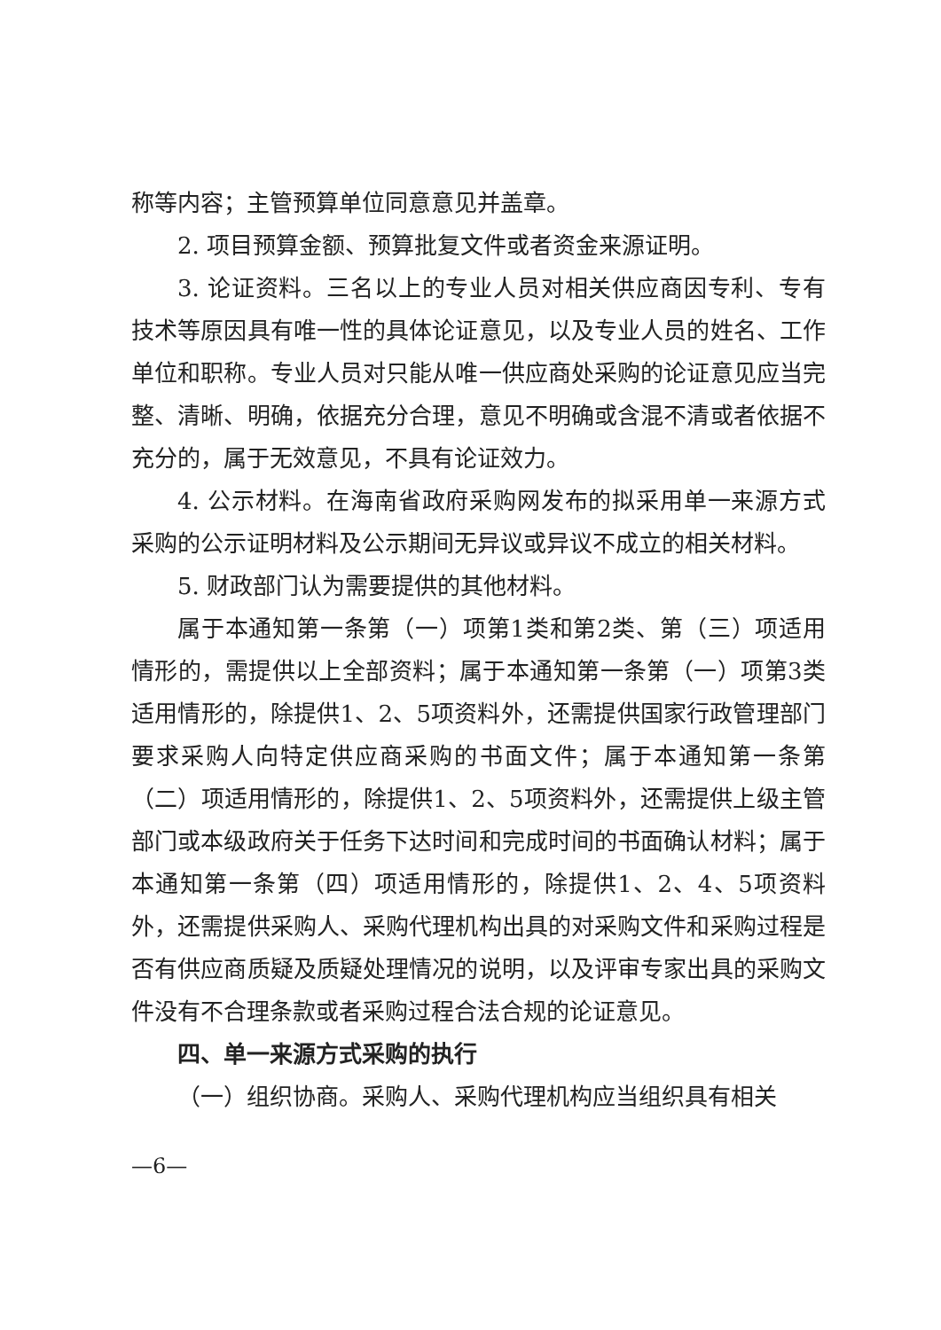称等内容；主管预算单位同意意见并盖章。
2. 项目预算金额、预算批复文件或者资金来源证明。
3. 论证资料。三名以上的专业人员对相关供应商因专利、专有技术等原因具有唯一性的具体论证意见，以及专业人员的姓名、工作单位和职称。专业人员对只能从唯一供应商处采购的论证意见应当完整、清晰、明确，依据充分合理，意见不明确或含混不清或者依据不充分的，属于无效意见，不具有论证效力。
4. 公示材料。在海南省政府采购网发布的拟采用单一来源方式采购的公示证明材料及公示期间无异议或异议不成立的相关材料。
5. 财政部门认为需要提供的其他材料。
属于本通知第一条第（一）项第1类和第2类、第（三）项适用情形的，需提供以上全部资料；属于本通知第一条第（一）项第3类适用情形的，除提供1、2、5项资料外，还需提供国家行政管理部门要求采购人向特定供应商采购的书面文件；属于本通知第一条第（二）项适用情形的，除提供1、2、5项资料外，还需提供上级主管部门或本级政府关于任务下达时间和完成时间的书面确认材料；属于本通知第一条第（四）项适用情形的，除提供1、2、4、5项资料外，还需提供采购人、采购代理机构出具的对采购文件和采购过程是否有供应商质疑及质疑处理情况的说明，以及评审专家出具的采购文件没有不合理条款或者采购过程合法合规的论证意见。
四、单一来源方式采购的执行
（一）组织协商。采购人、采购代理机构应当组织具有相关
—6—